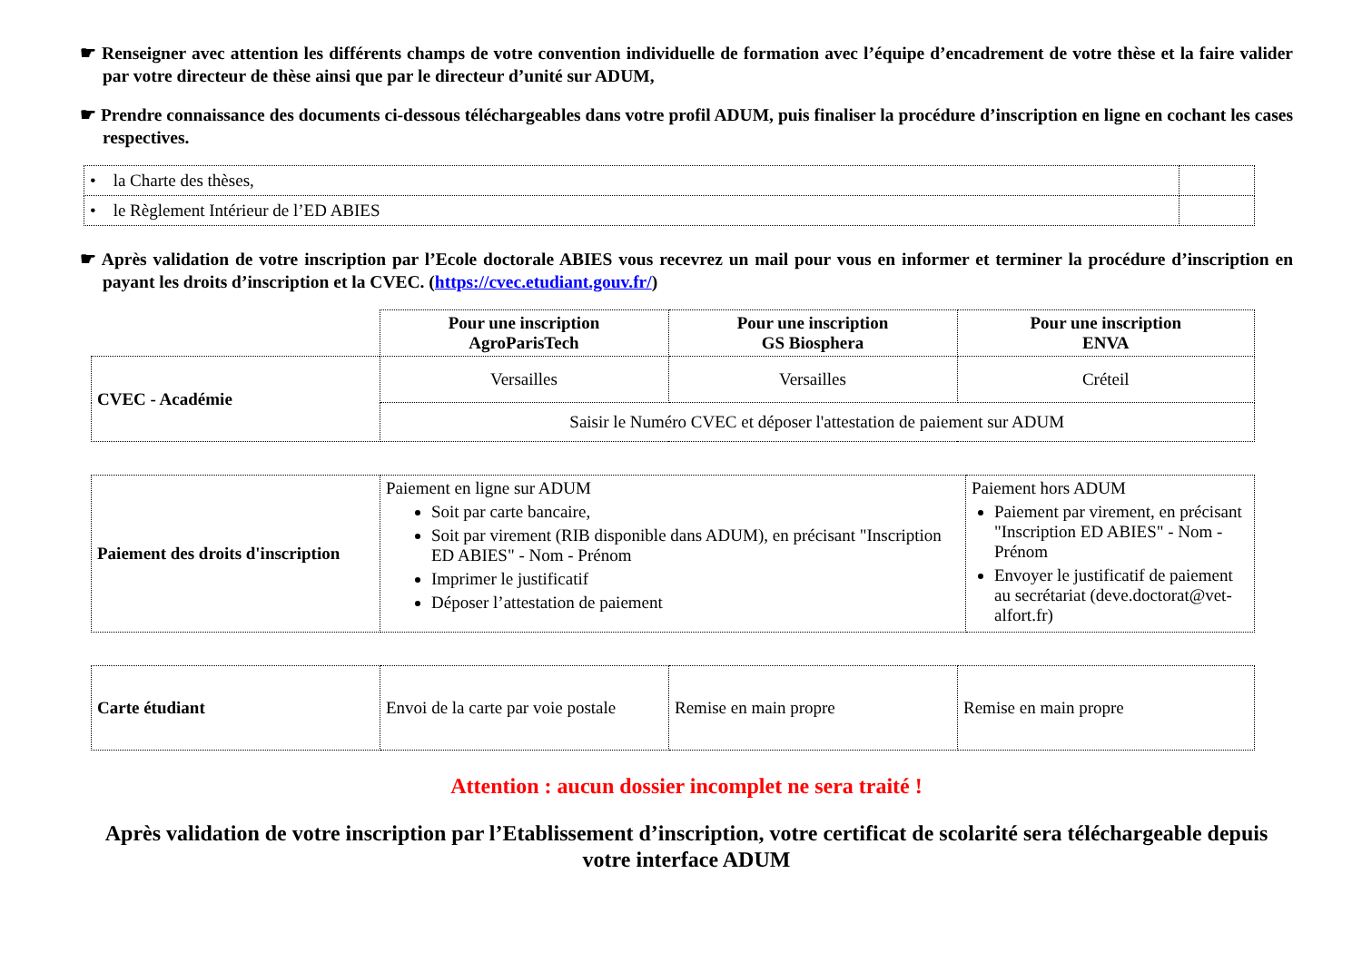☛ Renseigner avec attention les différents champs de votre convention individuelle de formation avec l’équipe d’encadrement de votre thèse et la faire valider par votre directeur de thèse ainsi que par le directeur d’unité sur ADUM,
☛ Prendre connaissance des documents ci-dessous téléchargeables dans votre profil ADUM, puis finaliser la procédure d’inscription en ligne en cochant les cases respectives.
| • la Charte des thèses, | |
| • le Règlement Intérieur de l’ED ABIES | |
☛ Après validation de votre inscription par l’Ecole doctorale ABIES vous recevrez un mail pour vous en informer et terminer la procédure d’inscription en payant les droits d’inscription et la CVEC. (https://cvec.etudiant.gouv.fr/)
| | Pour une inscription AgroParisTech | Pour une inscription GS Biosphera | Pour une inscription ENVA |
| CVEC - Académie | Versailles | Versailles | Créteil |
| | Saisir le Numéro CVEC et déposer l'attestation de paiement sur ADUM | | |
| Paiement des droits d'inscription | Paiement en ligne sur ADUM Soit par carte bancaire, Soit par virement (RIB disponible dans ADUM), en précisant "Inscription ED ABIES" - Nom - Prénom Imprimer le justificatif Déposer l’attestation de paiement | Paiement hors ADUM Paiement par virement, en précisant "Inscription ED ABIES" - Nom - Prénom Envoyer le justificatif de paiement au secrétariat (deve.doctorat@vet-alfort.fr) |
| Carte étudiant | Envoi de la carte par voie postale | Remise en main propre | Remise en main propre |
Attention : aucun dossier incomplet ne sera traité !
Après validation de votre inscription par l’Etablissement d’inscription, votre certificat de scolarité sera téléchargeable depuis votre interface ADUM